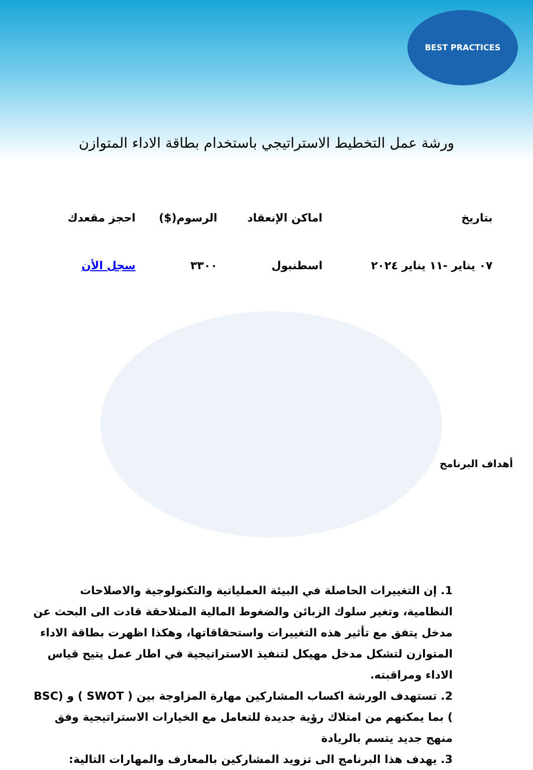BEST PRACTICES
ورشة عمل التخطيط الاستراتيجي باستخدام بطاقة الاداء المتوازن
| بتاريخ | اماكن الإنعقاد | الرسوم($) | احجز مقعدك |
| --- | --- | --- | --- |
| ٠٧ يناير -١١ يناير ٢٠٢٤ | اسطنبول | ٣٣٠٠ | سجل الأن |
أهداف البرنامج
1. إن التغييرات الحاصلة في البيئة العملياتية والتكنولوجية والاصلاحات النظامية، وتغير سلوك الزبائن والضغوط المالية المتلاحقة قادت الى البحث عن مدخل يتفق مع تأثير هذه التغييرات واستحقاقاتها، وهكذا اظهرت بطاقة الاداء المتوازن لتشكل مدخل مهيكل لتنفيذ الاستراتيجية في اطار عمل يتيح قياس الاداء ومراقبته.
2. تستهدف الورشة اكساب المشاركين مهارة المزاوجة بين ( SWOT ) و (BSC ) بما يمكنهم من امتلاك رؤية جديدة للتعامل مع الخيارات الاستراتيجية وفق منهج جديد يتسم بالريادة
3. يهدف هذا البرنامج الى تزويد المشاركين بالمعارف والمهارات التالية: